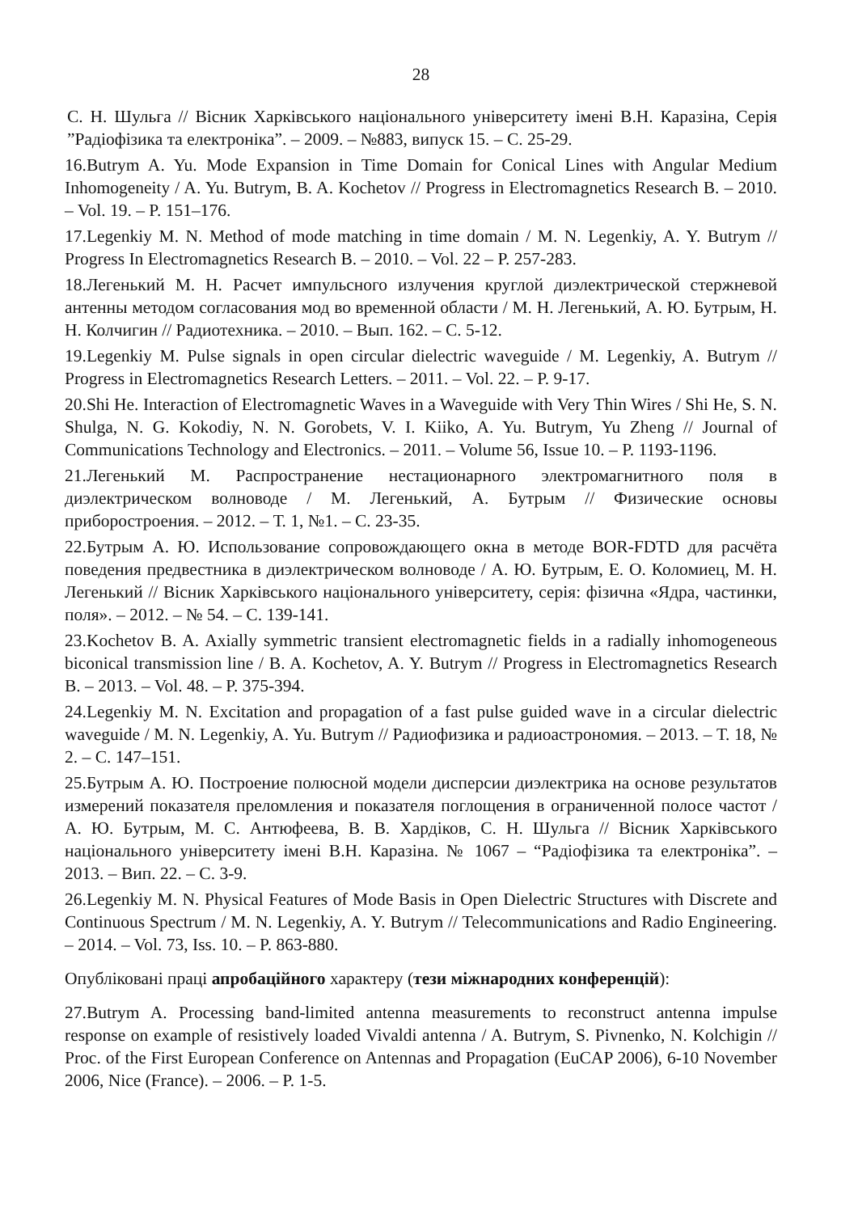28
С. Н. Шульга // Вісник Харківського національного університету імені В.Н. Каразіна, Серія ”Радіофізика та електроніка”. – 2009. – №883, випуск 15. – С. 25-29.
16.Butrym A. Yu. Mode Expansion in Time Domain for Conical Lines with Angular Medium Inhomogeneity / A. Yu. Butrym, B. A. Kochetov // Progress in Electromagnetics Research B. – 2010. – Vol. 19. – P. 151–176.
17.Legenkiy M. N. Method of mode matching in time domain / M. N. Legenkiy, A. Y. Butrym // Progress In Electromagnetics Research B. – 2010. – Vol. 22 – P. 257-283.
18.Легенький М. Н. Расчет импульсного излучения круглой диэлектрической стержневой антенны методом согласования мод во временной области / М. Н. Легенький, А. Ю. Бутрым, Н. Н. Колчигин // Радиотехника. – 2010. – Вып. 162. – С. 5-12.
19.Legenkiy M. Pulse signals in open circular dielectric waveguide / M. Legenkiy, A. Butrym // Progress in Electromagnetics Research Letters. – 2011. – Vol. 22. – P. 9-17.
20.Shi He. Interaction of Electromagnetic Waves in a Waveguide with Very Thin Wires / Shi He, S. N. Shulga, N. G. Kokodiy, N. N. Gorobets, V. I. Kiiko, A. Yu. Butrym, Yu Zheng // Journal of Communications Technology and Electronics. – 2011. – Volume 56, Issue 10. – P. 1193-1196.
21.Легенький М. Распространение нестационарного электромагнитного поля в диэлектрическом волноводе / М. Легенький, А. Бутрым // Физические основы приборостроения. – 2012. – Т. 1, №1. – С. 23-35.
22.Бутрым А. Ю. Использование сопровождающего окна в методе BOR-FDTD для расчёта поведения предвестника в диэлектрическом волноводе / А. Ю. Бутрым, Е. О. Коломиец, М. Н. Легенький // Вісник Харківського національного університету, серія: фізична «Ядра, частинки, поля». – 2012. – № 54. – С. 139-141.
23.Kochetov B. A. Axially symmetric transient electromagnetic fields in a radially inhomogeneous biconical transmission line / B. A. Kochetov, A. Y. Butrym // Progress in Electromagnetics Research B. – 2013. – Vol. 48. – P. 375-394.
24.Legenkiy M. N. Excitation and propagation of a fast pulse guided wave in a circular dielectric waveguide / M. N. Legenkiy, A. Yu. Butrym // Радиофизика и радиоастрономия. – 2013. – Т. 18, № 2. – С. 147–151.
25.Бутрым А. Ю. Построение полюсной модели дисперсии диэлектрика на основе результатов измерений показателя преломления и показателя поглощения в ограниченной полосе частот / А. Ю. Бутрым, М. С. Антюфеева, В. В. Хардіков, С. Н. Шульга // Вісник Харківського національного університету імені В.Н. Каразіна. № 1067 – “Радіофізика та електроніка”. – 2013. – Вип. 22. – С. 3-9.
26.Legenkiy M. N. Physical Features of Mode Basis in Open Dielectric Structures with Discrete and Continuous Spectrum / M. N. Legenkiy, A. Y. Butrym // Telecommunications and Radio Engineering. – 2014. – Vol. 73, Iss. 10. – P. 863-880.
Опубліковані праці апробаційного характеру (тези міжнародних конференцій):
27.Butrym A. Processing band-limited antenna measurements to reconstruct antenna impulse response on example of resistively loaded Vivaldi antenna / A. Butrym, S. Pivnenko, N. Kolchigin // Proc. of the First European Conference on Antennas and Propagation (EuCAP 2006), 6-10 November 2006, Nice (France). – 2006. – P. 1-5.